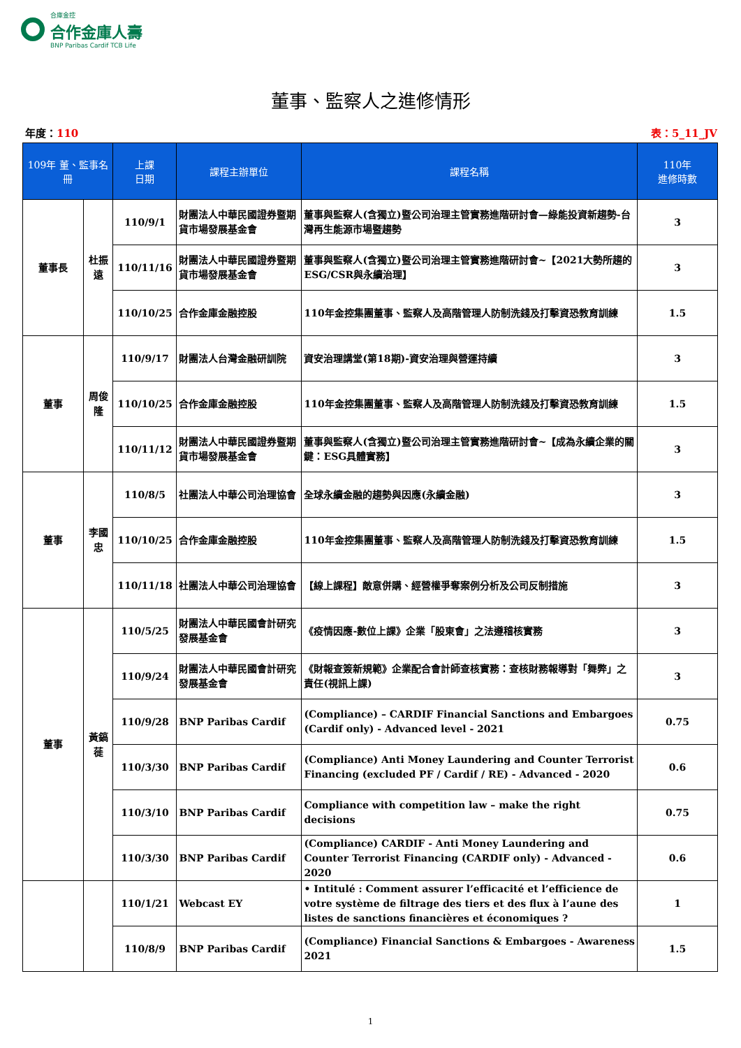合庫金控
合作金庫人壽
BNP Paribas Cardif TCB Life
董事、監察人之進修情形
年度：110 表：5_11_JV
| 109年 董、監事名冊 | | 上課 日期 | 課程主辦單位 | 課程名稱 | 110年 進修時數 |
| --- | --- | --- | --- | --- | --- |
| 董事長 | 杜振遠 | 110/9/1 | 財團法人中華民國證券暨期貨市場發展基金會 | 董事與監察人(含獨立)暨公司治理主管實務進階研討會—綠能投資新趨勢-台灣再生能源市場暨趨勢 | 3 |
| | | 110/11/16 | 財團法人中華民國證券暨期貨市場發展基金會 | 董事與監察人(含獨立)暨公司治理主管實務進階研討會~【2021大勢所趨的ESG/CSR與永續治理】 | 3 |
| | | 110/10/25 | 合作金庫金融控股 | 110年金控集團董事、監察人及高階管理人防制洗錢及打擊資恐教育訓練 | 1.5 |
| 董事 | 周俊隆 | 110/9/17 | 財團法人台灣金融研訓院 | 資安治理講堂(第18期)-資安治理與營運持續 | 3 |
| | | 110/10/25 | 合作金庫金融控股 | 110年金控集團董事、監察人及高階管理人防制洗錢及打擊資恐教育訓練 | 1.5 |
| | | 110/11/12 | 財團法人中華民國證券暨期貨市場發展基金會 | 董事與監察人(含獨立)暨公司治理主管實務進階研討會~【成為永續企業的關鍵：ESG具體實務】 | 3 |
| 董事 | 李國忠 | 110/8/5 | 社團法人中華公司治理協會 | 全球永續金融的趨勢與因應(永續金融) | 3 |
| | | 110/10/25 | 合作金庫金融控股 | 110年金控集團董事、監察人及高階管理人防制洗錢及打擊資恐教育訓練 | 1.5 |
| | | 110/11/18 | 社團法人中華公司治理協會 | 【線上課程】敵意併購、經營權爭奪案例分析及公司反制措施 | 3 |
| 董事 | 黃鎬蓰 | 110/5/25 | 財團法人中華民國會計研究發展基金會 | 《疫情因應-數位上課》企業「股東會」之法遵稽核實務 | 3 |
| | | 110/9/24 | 財團法人中華民國會計研究發展基金會 | 《財報查簽新規範》企業配合會計師查核實務：查核財務報導對「舞弊」之責任(視訊上課) | 3 |
| | | 110/9/28 | BNP Paribas Cardif | (Compliance) – CARDIF Financial Sanctions and Embargoes (Cardif only) - Advanced level - 2021 | 0.75 |
| | | 110/3/30 | BNP Paribas Cardif | (Compliance) Anti Money Laundering and Counter Terrorist Financing (excluded PF / Cardif / RE) - Advanced - 2020 | 0.6 |
| | | 110/3/10 | BNP Paribas Cardif | Compliance with competition law – make the right decisions | 0.75 |
| | | 110/3/30 | BNP Paribas Cardif | (Compliance) CARDIF - Anti Money Laundering and Counter Terrorist Financing (CARDIF only) - Advanced - 2020 | 0.6 |
| | | 110/1/21 | Webcast EY | • Intitulé : Comment assurer l’efficacité et l’efficience de votre système de filtrage des tiers et des flux à l’aune des listes de sanctions financières et économiques ? | 1 |
| | | 110/8/9 | BNP Paribas Cardif | (Compliance) Financial Sanctions & Embargoes - Awareness 2021 | 1.5 |
1